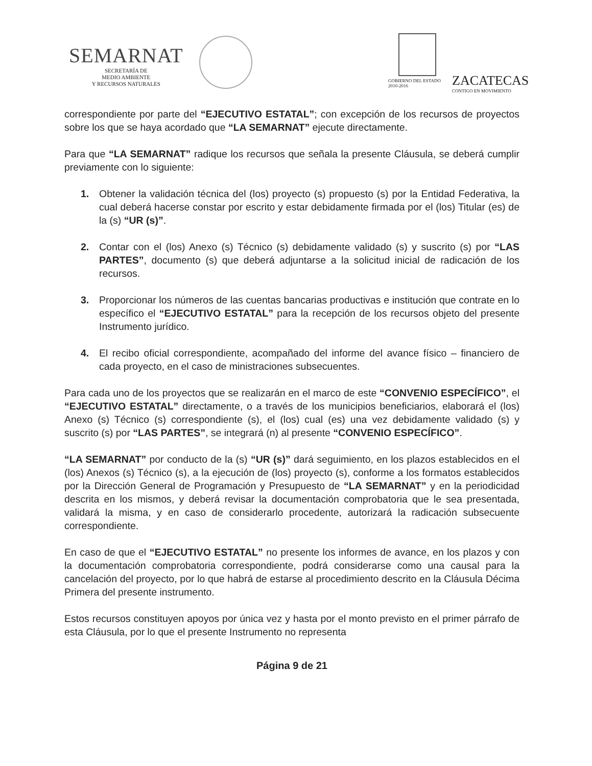SEMARNAT
SECRETARÍA DE
MEDIO AMBIENTE
Y RECURSOS NATURALES
GOBIERNO DEL ESTADO
2010-2016
ZACATECAS
CONTIGO EN MOVIMIENTO
correspondiente por parte del “EJECUTIVO ESTATAL”; con excepción de los recursos de proyectos sobre los que se haya acordado que “LA SEMARNAT” ejecute directamente.
Para que “LA SEMARNAT” radique los recursos que señala la presente Cláusula, se deberá cumplir previamente con lo siguiente:
1. Obtener la validación técnica del (los) proyecto (s) propuesto (s) por la Entidad Federativa, la cual deberá hacerse constar por escrito y estar debidamente firmada por el (los) Titular (es) de la (s) “UR (s)”.
2. Contar con el (los) Anexo (s) Técnico (s) debidamente validado (s) y suscrito (s) por “LAS PARTES”, documento (s) que deberá adjuntarse a la solicitud inicial de radicación de los recursos.
3. Proporcionar los números de las cuentas bancarias productivas e institución que contrate en lo específico el “EJECUTIVO ESTATAL” para la recepción de los recursos objeto del presente Instrumento jurídico.
4. El recibo oficial correspondiente, acompañado del informe del avance físico – financiero de cada proyecto, en el caso de ministraciones subsecuentes.
Para cada uno de los proyectos que se realizarán en el marco de este “CONVENIO ESPECÍFICO”, el “EJECUTIVO ESTATAL” directamente, o a través de los municipios beneficiarios, elaborará el (los) Anexo (s) Técnico (s) correspondiente (s), el (los) cual (es) una vez debidamente validado (s) y suscrito (s) por “LAS PARTES”, se integrará (n) al presente “CONVENIO ESPECÍFICO”.
“LA SEMARNAT” por conducto de la (s) “UR (s)” dará seguimiento, en los plazos establecidos en el (los) Anexos (s) Técnico (s), a la ejecución de (los) proyecto (s), conforme a los formatos establecidos por la Dirección General de Programación y Presupuesto de “LA SEMARNAT” y en la periodicidad descrita en los mismos, y deberá revisar la documentación comprobatoria que le sea presentada, validará la misma, y en caso de considerarlo procedente, autorizará la radicación subsecuente correspondiente.
En caso de que el “EJECUTIVO ESTATAL” no presente los informes de avance, en los plazos y con la documentación comprobatoria correspondiente, podrá considerarse como una causal para la cancelación del proyecto, por lo que habrá de estarse al procedimiento descrito en la Cláusula Décima Primera del presente instrumento.
Estos recursos constituyen apoyos por única vez y hasta por el monto previsto en el primer párrafo de esta Cláusula, por lo que el presente Instrumento no representa
Página 9 de 21